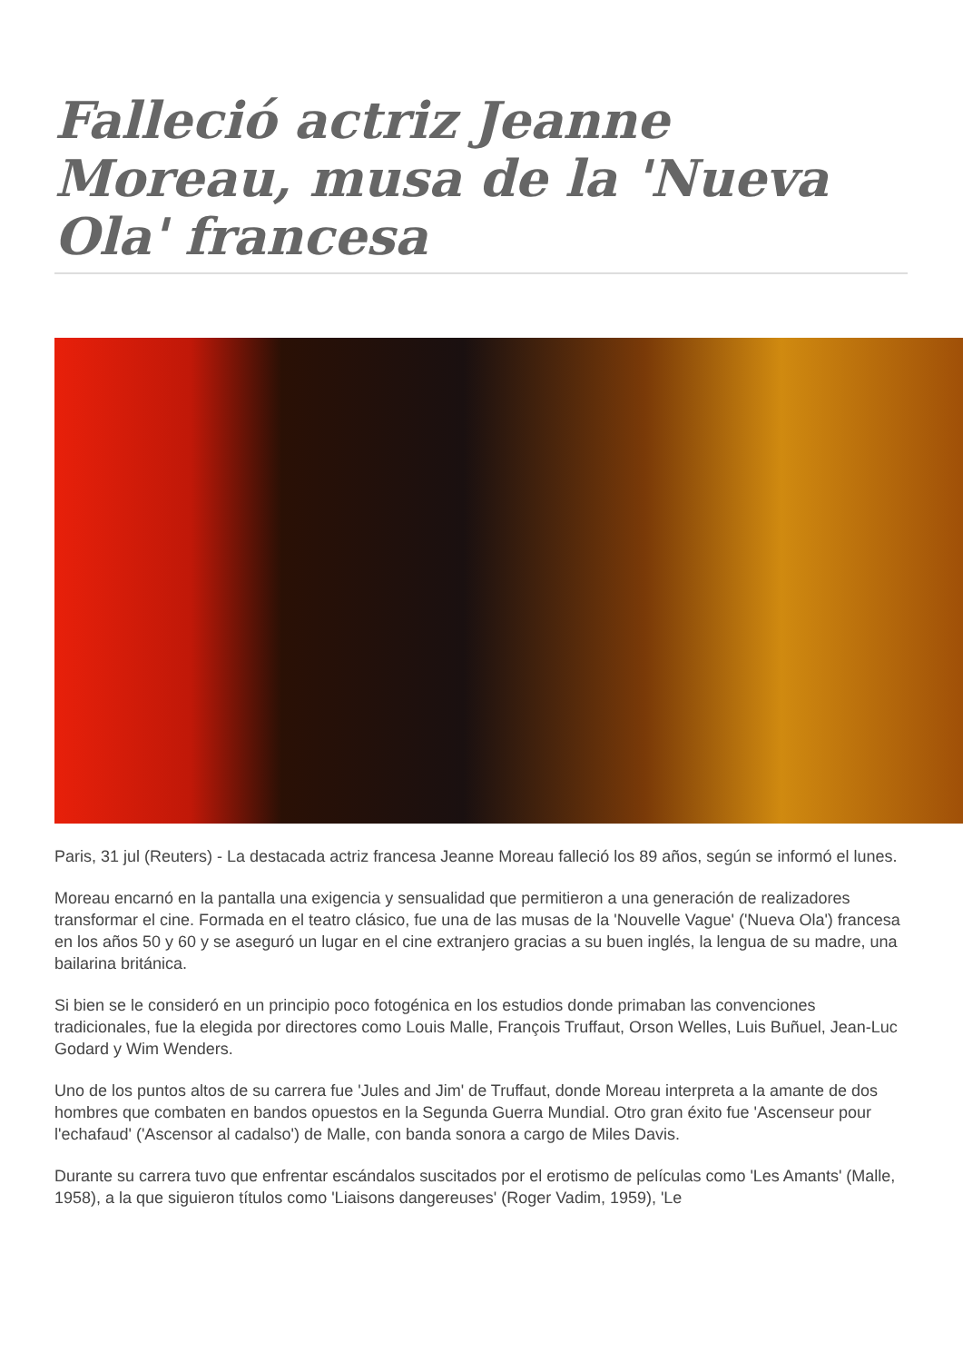Falleció actriz Jeanne Moreau, musa de la 'Nueva Ola' francesa
Paris, 31 jul (Reuters) - La destacada actriz francesa Jeanne Moreau falleció los 89 años, según se informó el lunes.
Moreau encarnó en la pantalla una exigencia y sensualidad que permitieron a una generación de realizadores transformar el cine. Formada en el teatro clásico, fue una de las musas de la 'Nouvelle Vague' ('Nueva Ola') francesa en los años 50 y 60 y se aseguró un lugar en el cine extranjero gracias a su buen inglés, la lengua de su madre, una bailarina británica.
Si bien se le consideró en un principio poco fotogénica en los estudios donde primaban las convenciones tradicionales, fue la elegida por directores como Louis Malle, François Truffaut, Orson Welles, Luis Buñuel, Jean-Luc Godard y Wim Wenders.
Uno de los puntos altos de su carrera fue 'Jules and Jim' de Truffaut, donde Moreau interpreta a la amante de dos hombres que combaten en bandos opuestos en la Segunda Guerra Mundial. Otro gran éxito fue 'Ascenseur pour l'echafaud' ('Ascensor al cadalso') de Malle, con banda sonora a cargo de Miles Davis.
Durante su carrera tuvo que enfrentar escándalos suscitados por el erotismo de películas como 'Les Amants' (Malle, 1958), a la que siguieron títulos como 'Liaisons dangereuses' (Roger Vadim, 1959), 'Le